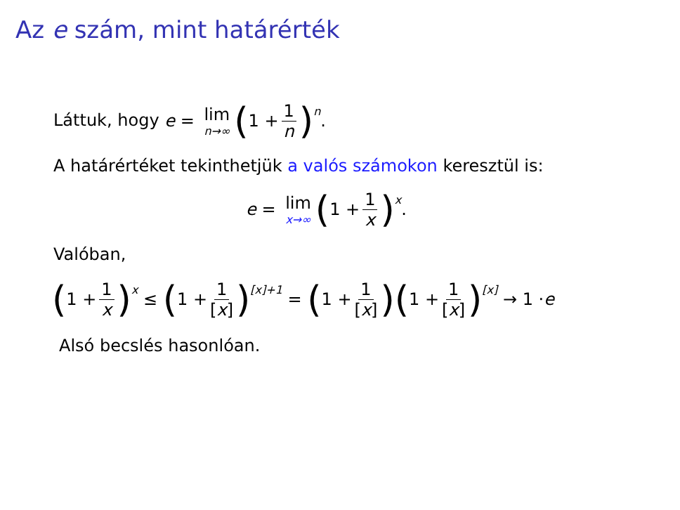Az e szám, mint határérték
Láttuk, hogy e = lim n→∞ (1 + 1 n)<sup>n</sup>.
A határértéket tekinthetjük a valós számokon keresztül is:
e = lim x→∞ (1 + 1 x)<sup>x</sup>.
Valóban,
(1 + 1 x)<sup>x</sup> ≤ (1 + 1 [x])<sup>[x]+1</sup> = (1 + 1 [x]) (1 + 1 [x])<sup>[x]</sup> → 1 · e
Alsó becslés hasonlóan.